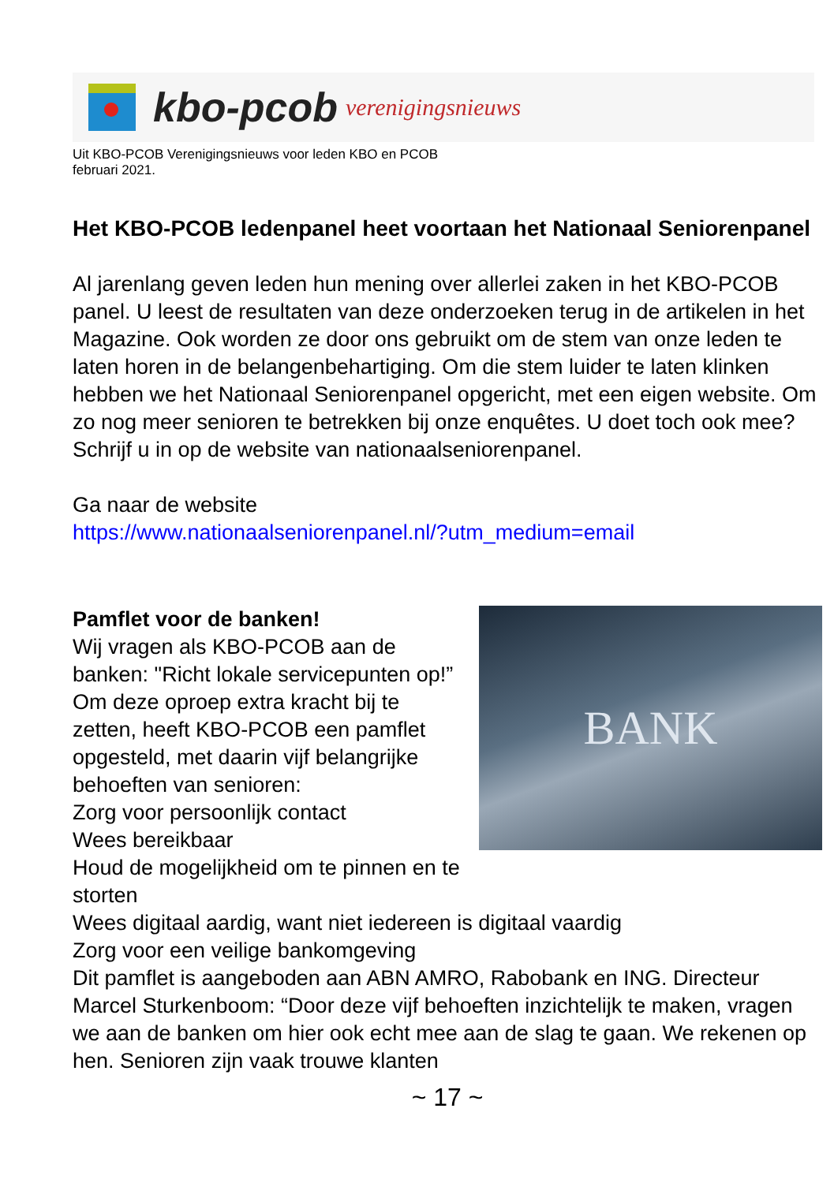kbo-pcob verenigingsnieuws
Uit KBO-PCOB Verenigingsnieuws voor leden KBO en PCOB
februari 2021.
Het KBO-PCOB ledenpanel heet voortaan het Nationaal Seniorenpanel
Al jarenlang geven leden hun mening over allerlei zaken in het KBO-PCOB panel. U leest de resultaten van deze onderzoeken terug in de artikelen in het Magazine. Ook worden ze door ons gebruikt om de stem van onze leden te laten horen in de belangenbehartiging. Om die stem luider te laten klinken hebben we het Nationaal Seniorenpanel opgericht, met een eigen website. Om zo nog meer senioren te betrekken bij onze enquêtes. U doet toch ook mee? Schrijf u in op de website van nationaalseniorenpanel.
Ga naar de website
https://www.nationaalseniorenpanel.nl/?utm_medium=email
BANK
Pamflet voor de banken!
Wij vragen als KBO-PCOB aan de banken: "Richt lokale servicepunten op!”
Om deze oproep extra kracht bij te zetten, heeft KBO-PCOB een pamflet opgesteld, met daarin vijf belangrijke behoeften van senioren:
Zorg voor persoonlijk contact
Wees bereikbaar
Houd de mogelijkheid om te pinnen en te storten
Wees digitaal aardig, want niet iedereen is digitaal vaardig
Zorg voor een veilige bankomgeving
Dit pamflet is aangeboden aan ABN AMRO, Rabobank en ING. Directeur Marcel Sturkenboom: “Door deze vijf behoeften inzichtelijk te maken, vragen we aan de banken om hier ook echt mee aan de slag te gaan. We rekenen op hen. Senioren zijn vaak trouwe klanten
~ 17 ~